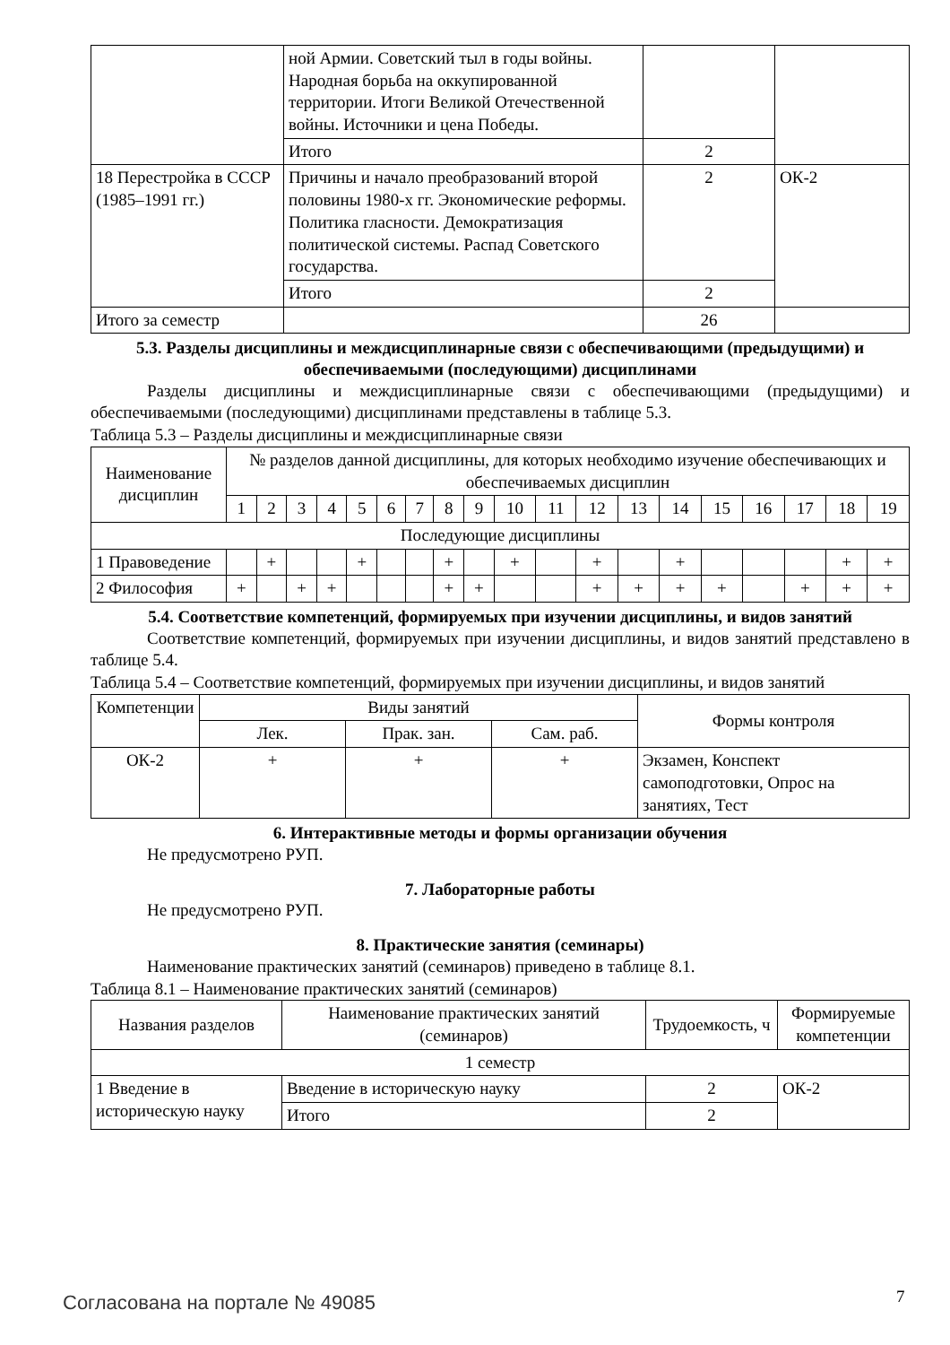| | ной Армии. Советский тыл в годы войны. Народная борьба на оккупированной территории. Итоги Великой Отечественной войны. Источники и цена Победы. | | |
| | Итого | 2 | |
| 18 Перестройка в СССР (1985–1991 гг.) | Причины и начало преобразований второй половины 1980-х гг. Экономические реформы. Политика гласности. Демократизация политической системы. Распад Советского государства. | 2 | ОК-2 |
| | Итого | 2 | |
| Итого за семестр | | 26 | |
5.3. Разделы дисциплины и междисциплинарные связи с обеспечивающими (предыдущими) и обеспечиваемыми (последующими) дисциплинами
Разделы дисциплины и междисциплинарные связи с обеспечивающими (предыдущими) и обеспечиваемыми (последующими) дисциплинами представлены в таблице 5.3.
Таблица 5.3 – Разделы дисциплины и междисциплинарные связи
| Наименование дисциплин | № разделов данной дисциплины, для которых необходимо изучение обеспечивающих и обеспечиваемых дисциплин | | | | | | | | | | | | | | | | | | |
| --- | --- | --- | --- | --- | --- | --- | --- | --- | --- | --- | --- | --- | --- | --- | --- | --- | --- | --- | --- |
| | 1 | 2 | 3 | 4 | 5 | 6 | 7 | 8 | 9 | 10 | 11 | 12 | 13 | 14 | 15 | 16 | 17 | 18 | 19 |
| Последующие дисциплины | | | | | | | | | | | | | | | | | | | |
| 1 Правоведение | | + | | | + | | | + | | + | | + | | + | | | | + | + |
| 2 Философия | + | | + | + | | | | + | + | | | + | + | + | + | | + | + | + |
5.4. Соответствие компетенций, формируемых при изучении дисциплины, и видов занятий
Соответствие компетенций, формируемых при изучении дисциплины, и видов занятий представлено в таблице 5.4.
Таблица 5.4 – Соответствие компетенций, формируемых при изучении дисциплины, и видов занятий
| Компетенции | Виды занятий | | | Формы контроля |
| --- | --- | --- | --- | --- |
| | Лек. | Прак. зан. | Сам. раб. | |
| ОК-2 | + | + | + | Экзамен, Конспект самоподготовки, Опрос на занятиях, Тест |
6. Интерактивные методы и формы организации обучения
Не предусмотрено РУП.
7. Лабораторные работы
Не предусмотрено РУП.
8. Практические занятия (семинары)
Наименование практических занятий (семинаров) приведено в таблице 8.1.
Таблица 8.1 – Наименование практических занятий (семинаров)
| Названия разделов | Наименование практических занятий (семинаров) | Трудоемкость, ч | Формируемые компетенции |
| --- | --- | --- | --- |
| 1 семестр | | | |
| 1 Введение в историческую науку | Введение в историческую науку | 2 | ОК-2 |
| | Итого | 2 | |
Согласована на портале № 49085 7